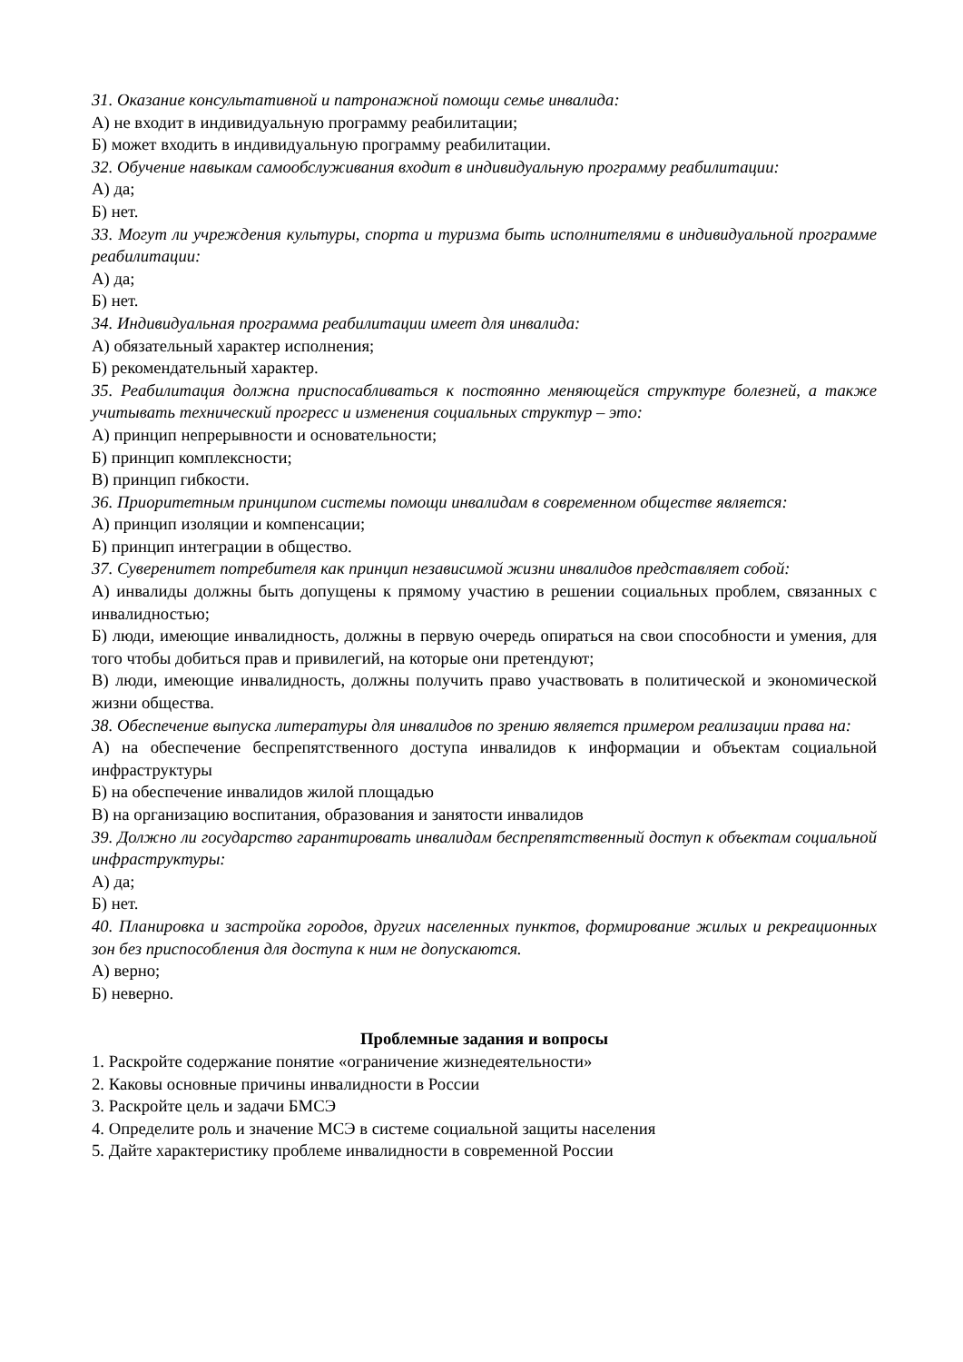31. Оказание консультативной и патронажной помощи семье инвалида:
А) не входит в индивидуальную программу реабилитации;
Б) может входить в индивидуальную программу реабилитации.
32. Обучение навыкам самообслуживания входит в индивидуальную программу реабилитации:
А) да;
Б) нет.
33. Могут ли учреждения культуры, спорта и туризма быть исполнителями в индивидуальной программе реабилитации:
А) да;
Б) нет.
34. Индивидуальная программа реабилитации имеет для инвалида:
А) обязательный характер исполнения;
Б) рекомендательный характер.
35. Реабилитация должна приспосабливаться к постоянно меняющейся структуре болезней, а также учитывать технический прогресс и изменения социальных структур – это:
А) принцип непрерывности и основательности;
Б) принцип комплексности;
В) принцип гибкости.
36. Приоритетным принципом системы помощи инвалидам в современном обществе является:
А) принцип изоляции и компенсации;
Б) принцип интеграции в общество.
37. Суверенитет потребителя как принцип независимой жизни инвалидов представляет собой:
А) инвалиды должны быть допущены к прямому участию в решении социальных проблем, связанных с инвалидностью;
Б) люди, имеющие инвалидность, должны в первую очередь опираться на свои способности и умения, для того чтобы добиться прав и привилегий, на которые они претендуют;
В) люди, имеющие инвалидность, должны получить право участвовать в политической и экономической жизни общества.
38. Обеспечение выпуска литературы для инвалидов по зрению является примером реализации права на:
А) на обеспечение беспрепятственного доступа инвалидов к информации и объектам социальной инфраструктуры
Б) на обеспечение инвалидов жилой площадью
В) на организацию воспитания, образования и занятости инвалидов
39. Должно ли государство гарантировать инвалидам беспрепятственный доступ к объектам социальной инфраструктуры:
А) да;
Б) нет.
40. Планировка и застройка городов, других населенных пунктов, формирование жилых и рекреационных зон без приспособления для доступа к ним не допускаются.
А) верно;
Б) неверно.
Проблемные задания и вопросы
1. Раскройте содержание понятие «ограничение жизнедеятельности»
2. Каковы основные причины инвалидности в России
3. Раскройте цель и задачи БМСЭ
4. Определите роль и значение МСЭ в системе социальной защиты населения
5. Дайте характеристику проблеме инвалидности в современной России